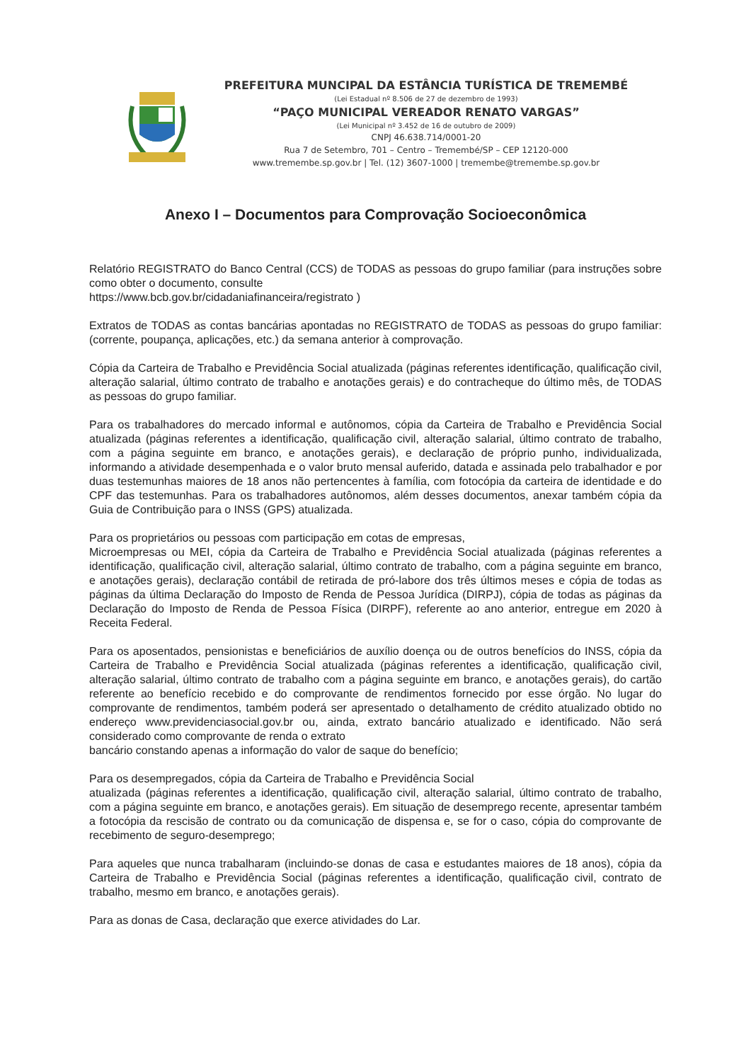PREFEITURA MUNCIPAL DA ESTÂNCIA TURÍSTICA DE TREMEMBÉ
(Lei Estadual nº 8.506 de 27 de dezembro de 1993)
“PAÇO MUNICIPAL VEREADOR RENATO VARGAS”
(Lei Municipal nº 3.452 de 16 de outubro de 2009)
CNPJ 46.638.714/0001-20
Rua 7 de Setembro, 701 – Centro – Tremembé/SP – CEP 12120-000
www.tremembe.sp.gov.br | Tel. (12) 3607-1000 | tremembe@tremembe.sp.gov.br
Anexo I – Documentos para Comprovação Socioeconômica
Relatório REGISTRATO do Banco Central (CCS) de TODAS as pessoas do grupo familiar (para instruções sobre como obter o documento, consulte
https://www.bcb.gov.br/cidadaniafinanceira/registrato )
Extratos de TODAS as contas bancárias apontadas no REGISTRATO de TODAS as pessoas do grupo familiar: (corrente, poupança, aplicações, etc.) da semana anterior à comprovação.
Cópia da Carteira de Trabalho e Previdência Social atualizada (páginas referentes identificação, qualificação civil, alteração salarial, último contrato de trabalho e anotações gerais) e do contracheque do último mês, de TODAS as pessoas do grupo familiar.
Para os trabalhadores do mercado informal e autônomos, cópia da Carteira de Trabalho e Previdência Social atualizada (páginas referentes a identificação, qualificação civil, alteração salarial, último contrato de trabalho, com a página seguinte em branco, e anotações gerais), e declaração de próprio punho, individualizada, informando a atividade desempenhada e o valor bruto mensal auferido, datada e assinada pelo trabalhador e por duas testemunhas maiores de 18 anos não pertencentes à família, com fotocópia da carteira de identidade e do CPF das testemunhas. Para os trabalhadores autônomos, além desses documentos, anexar também cópia da Guia de Contribuição para o INSS (GPS) atualizada.
Para os proprietários ou pessoas com participação em cotas de empresas,
Microempresas ou MEI, cópia da Carteira de Trabalho e Previdência Social atualizada (páginas referentes a identificação, qualificação civil, alteração salarial, último contrato de trabalho, com a página seguinte em branco, e anotações gerais), declaração contábil de retirada de pró-labore dos três últimos meses e cópia de todas as páginas da última Declaração do Imposto de Renda de Pessoa Jurídica (DIRPJ), cópia de todas as páginas da Declaração do Imposto de Renda de Pessoa Física (DIRPF), referente ao ano anterior, entregue em 2020 à Receita Federal.
Para os aposentados, pensionistas e beneficiários de auxílio doença ou de outros benefícios do INSS, cópia da Carteira de Trabalho e Previdência Social atualizada (páginas referentes a identificação, qualificação civil, alteração salarial, último contrato de trabalho com a página seguinte em branco, e anotações gerais), do cartão referente ao benefício recebido e do comprovante de rendimentos fornecido por esse órgão. No lugar do comprovante de rendimentos, também poderá ser apresentado o detalhamento de crédito atualizado obtido no endereço www.previdenciasocial.gov.br ou, ainda, extrato bancário atualizado e identificado. Não será considerado como comprovante de renda o extrato
bancário constando apenas a informação do valor de saque do benefício;
Para os desempregados, cópia da Carteira de Trabalho e Previdência Social
atualizada (páginas referentes a identificação, qualificação civil, alteração salarial, último contrato de trabalho, com a página seguinte em branco, e anotações gerais). Em situação de desemprego recente, apresentar também a fotocópia da rescisão de contrato ou da comunicação de dispensa e, se for o caso, cópia do comprovante de recebimento de seguro-desemprego;
Para aqueles que nunca trabalharam (incluindo-se donas de casa e estudantes maiores de 18 anos), cópia da Carteira de Trabalho e Previdência Social (páginas referentes a identificação, qualificação civil, contrato de trabalho, mesmo em branco, e anotações gerais).
Para as donas de Casa, declaração que exerce atividades do Lar.